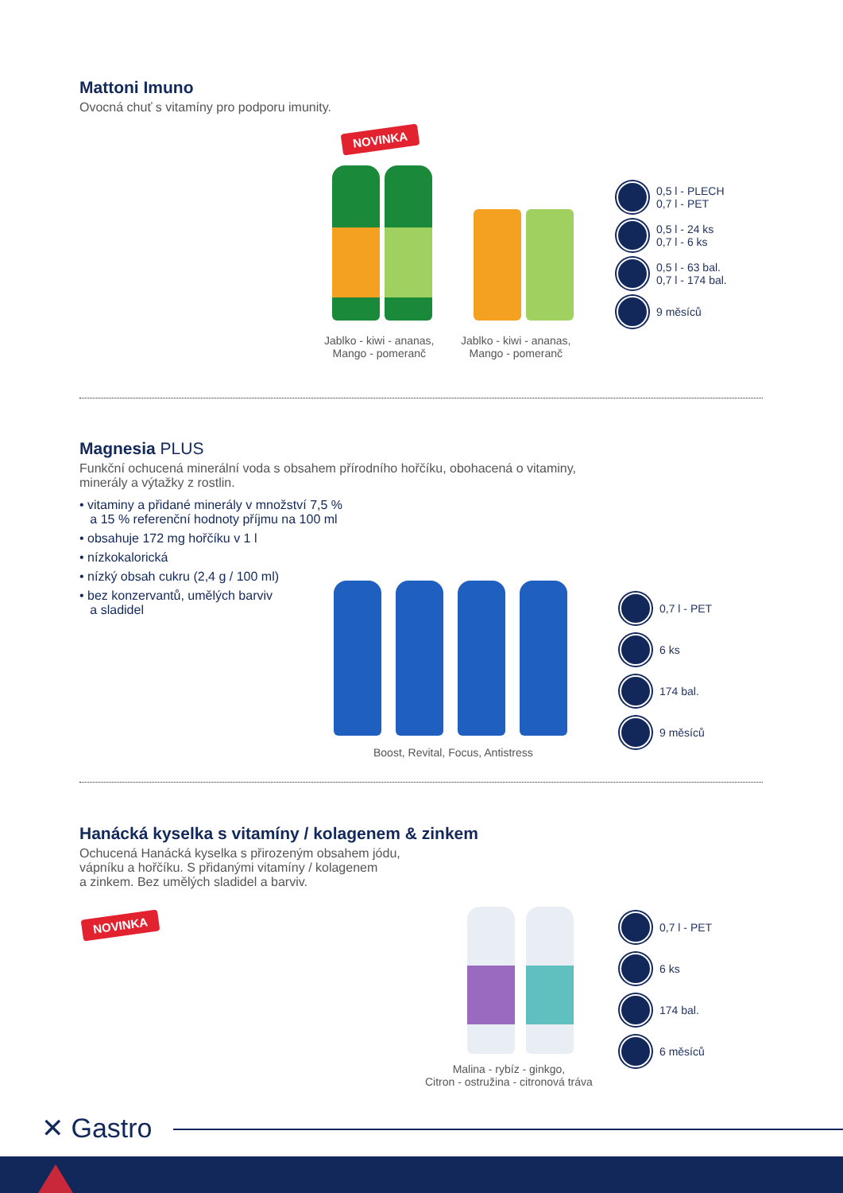Mattoni Imuno
Ovocná chuť s vitamíny pro podporu imunity.
NOVINKA
Jablko - kiwi - ananas,
Mango - pomeranč
Jablko - kiwi - ananas,
Mango - pomeranč
0,5 l - PLECH
0,7 l - PET
0,5 l - 24 ks
0,7 l - 6 ks
0,5 l - 63 bal.
0,7 l - 174 bal.
9 měsíců
Magnesia PLUS
Funkční ochucená minerální voda s obsahem přírodního hořčíku, obohacená o vitaminy,
minerály a výtažky z rostlin.
• vitaminy a přidané minerály v množství 7,5 %
a 15 % referenční hodnoty příjmu na 100 ml
• obsahuje 172 mg hořčíku v 1 l
• nízkokalorická
• nízký obsah cukru (2,4 g / 100 ml)
• bez konzervantů, umělých barviv
a sladidel
Boost, Revital, Focus, Antistress
0,7 l - PET
6 ks
174 bal.
9 měsíců
Hanácká kyselka s vitamíny / kolagenem & zinkem
Ochucená Hanácká kyselka s přirozeným obsahem jódu,
vápníku a hořčíku. S přidanými vitamíny / kolagenem
a zinkem. Bez umělých sladidel a barviv.
NOVINKA
Malina - rybíz - ginkgo,
Citron - ostružina - citronová tráva
0,7 l - PET
6 ks
174 bal.
6 měsíců
✕ Gastro